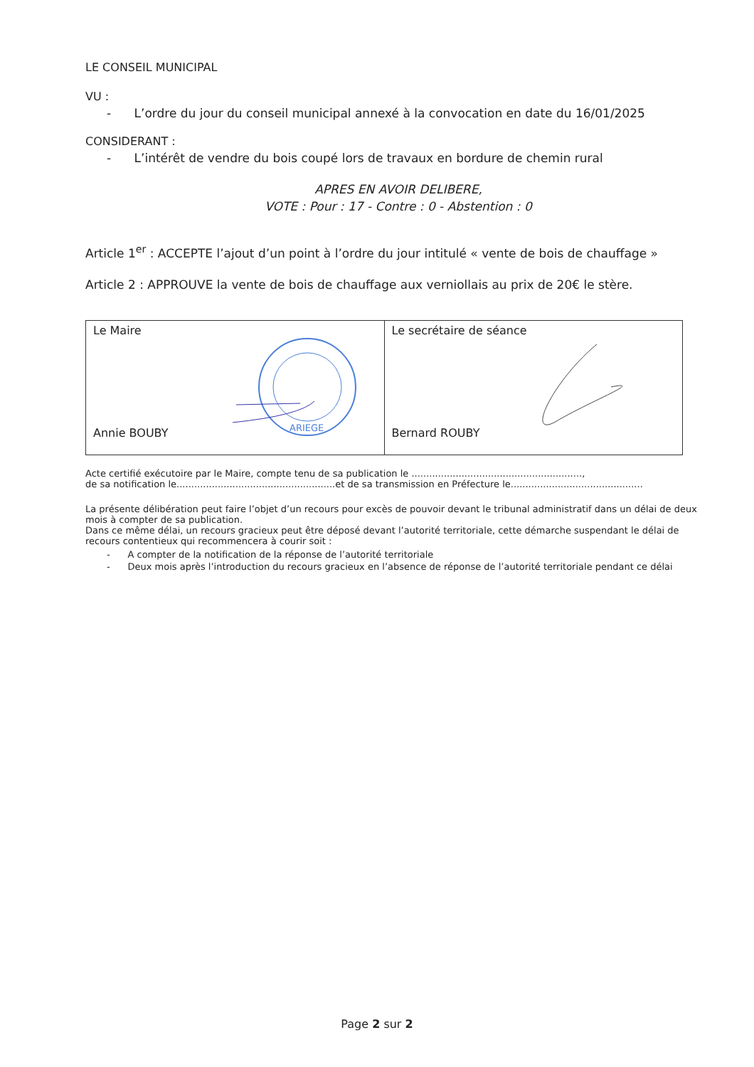LE CONSEIL MUNICIPAL
VU :
- L’ordre du jour du conseil municipal annexé à la convocation en date du 16/01/2025
CONSIDERANT :
- L’intérêt de vendre du bois coupé lors de travaux en bordure de chemin rural
APRES EN AVOIR DELIBERE,
VOTE : Pour : 17 - Contre : 0 - Abstention : 0
Article 1<sup>er</sup> : ACCEPTE l’ajout d’un point à l’ordre du jour intitulé « vente de bois de chauffage »
Article 2 : APPROUVE la vente de bois de chauffage aux verniollais au prix de 20€ le stère.
| Le Maire Annie BOUBY ARIEGE | Le secrétaire de séance Bernard ROUBY |
Acte certifié exécutoire par le Maire, compte tenu de sa publication le ..........................................................,
de sa notification le......................................................et de sa transmission en Préfecture le.............................................
La présente délibération peut faire l’objet d’un recours pour excès de pouvoir devant le tribunal administratif dans un délai de deux mois à compter de sa publication.
Dans ce même délai, un recours gracieux peut être déposé devant l’autorité territoriale, cette démarche suspendant le délai de recours contentieux qui recommencera à courir soit :
- A compter de la notification de la réponse de l’autorité territoriale
- Deux mois après l’introduction du recours gracieux en l’absence de réponse de l’autorité territoriale pendant ce délai
Page 2 sur 2